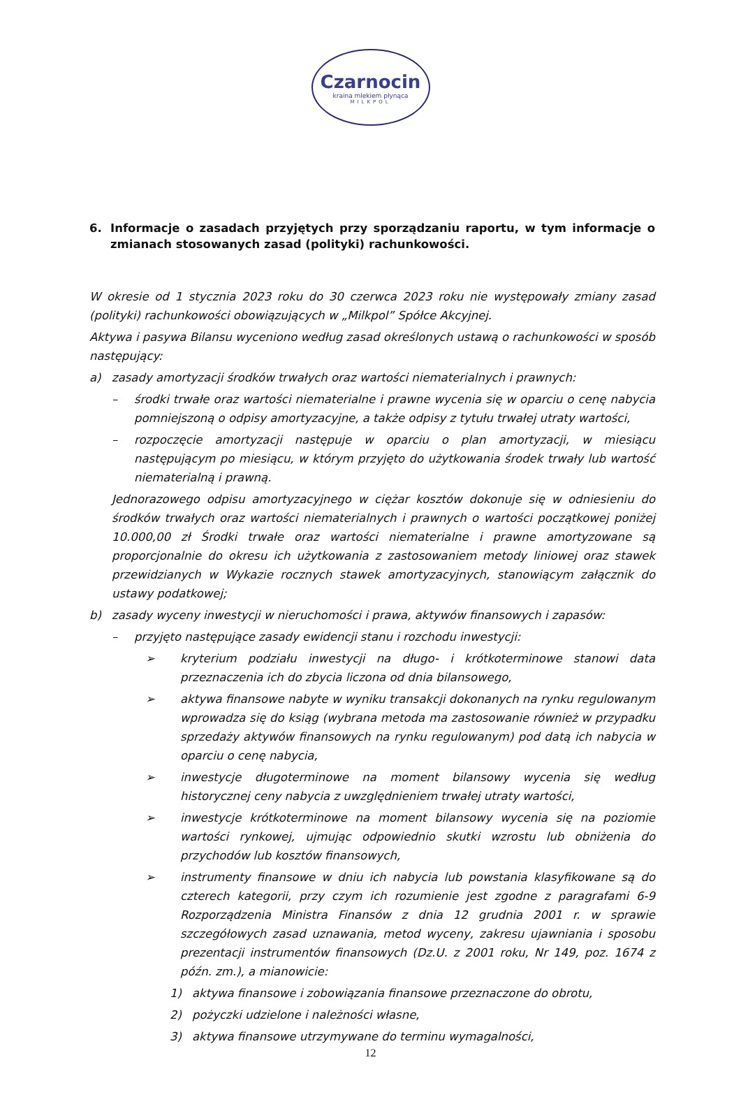Czarnocin
kraina mlekiem płynąca
MILKPOL
6. Informacje o zasadach przyjętych przy sporządzaniu raportu, w tym informacje o zmianach stosowanych zasad (polityki) rachunkowości.
W okresie od 1 stycznia 2023 roku do 30 czerwca 2023 roku nie występowały zmiany zasad (polityki) rachunkowości obowiązujących w „Milkpol” Spółce Akcyjnej.
Aktywa i pasywa Bilansu wyceniono według zasad określonych ustawą o rachunkowości w sposób następujący:
a) zasady amortyzacji środków trwałych oraz wartości niematerialnych i prawnych:
– środki trwałe oraz wartości niematerialne i prawne wycenia się w oparciu o cenę nabycia pomniejszoną o odpisy amortyzacyjne, a także odpisy z tytułu trwałej utraty wartości,
– rozpoczęcie amortyzacji następuje w oparciu o plan amortyzacji, w miesiącu następującym po miesiącu, w którym przyjęto do użytkowania środek trwały lub wartość niematerialną i prawną.
Jednorazowego odpisu amortyzacyjnego w ciężar kosztów dokonuje się w odniesieniu do środków trwałych oraz wartości niematerialnych i prawnych o wartości początkowej poniżej 10.000,00 zł Środki trwałe oraz wartości niematerialne i prawne amortyzowane są proporcjonalnie do okresu ich użytkowania z zastosowaniem metody liniowej oraz stawek przewidzianych w Wykazie rocznych stawek amortyzacyjnych, stanowiącym załącznik do ustawy podatkowej;
b) zasady wyceny inwestycji w nieruchomości i prawa, aktywów finansowych i zapasów:
– przyjęto następujące zasady ewidencji stanu i rozchodu inwestycji:
➢ kryterium podziału inwestycji na długo- i krótkoterminowe stanowi data przeznaczenia ich do zbycia liczona od dnia bilansowego,
➢ aktywa finansowe nabyte w wyniku transakcji dokonanych na rynku regulowanym wprowadza się do ksiąg (wybrana metoda ma zastosowanie również w przypadku sprzedaży aktywów finansowych na rynku regulowanym) pod datą ich nabycia w oparciu o cenę nabycia,
➢ inwestycje długoterminowe na moment bilansowy wycenia się według historycznej ceny nabycia z uwzględnieniem trwałej utraty wartości,
➢ inwestycje krótkoterminowe na moment bilansowy wycenia się na poziomie wartości rynkowej, ujmując odpowiednio skutki wzrostu lub obniżenia do przychodów lub kosztów finansowych,
➢ instrumenty finansowe w dniu ich nabycia lub powstania klasyfikowane są do czterech kategorii, przy czym ich rozumienie jest zgodne z paragrafami 6-9 Rozporządzenia Ministra Finansów z dnia 12 grudnia 2001 r. w sprawie szczegółowych zasad uznawania, metod wyceny, zakresu ujawniania i sposobu prezentacji instrumentów finansowych (Dz.U. z 2001 roku, Nr 149, poz. 1674 z późn. zm.), a mianowicie:
1) aktywa finansowe i zobowiązania finansowe przeznaczone do obrotu,
2) pożyczki udzielone i należności własne,
3) aktywa finansowe utrzymywane do terminu wymagalności,
12